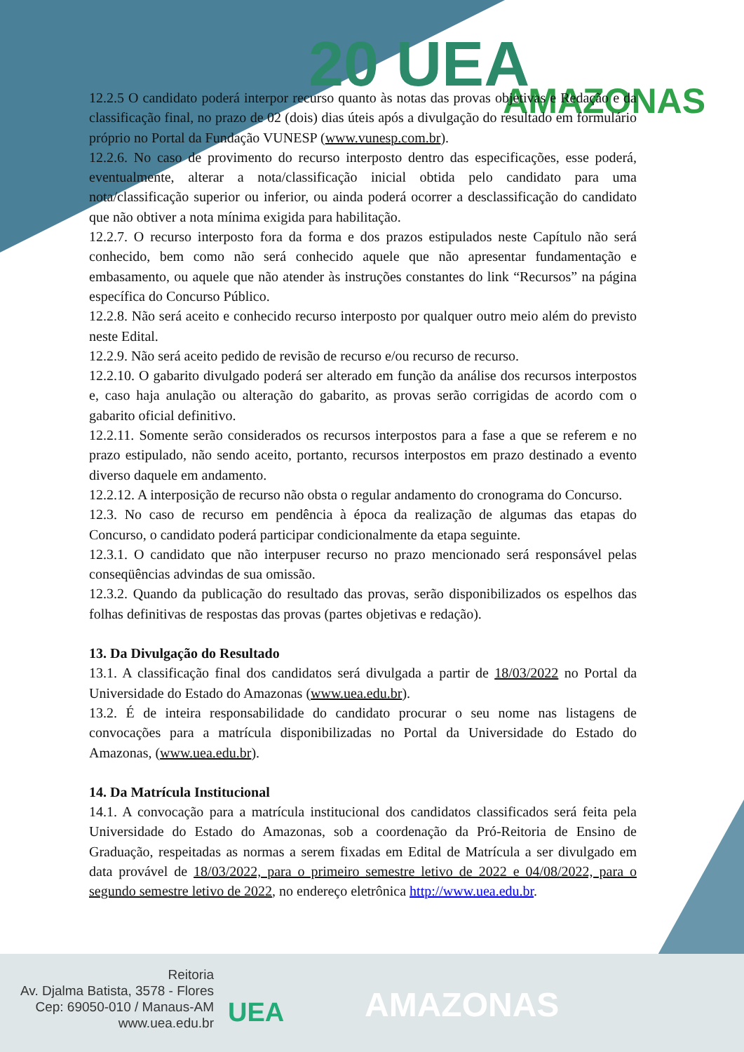20 UEA AMAZONAS
12.2.5 O candidato poderá interpor recurso quanto às notas das provas objetivas e Redação e da classificação final, no prazo de 02 (dois) dias úteis após a divulgação do resultado em formulário próprio no Portal da Fundação VUNESP (www.vunesp.com.br).
12.2.6. No caso de provimento do recurso interposto dentro das especificações, esse poderá, eventualmente, alterar a nota/classificação inicial obtida pelo candidato para uma nota/classificação superior ou inferior, ou ainda poderá ocorrer a desclassificação do candidato que não obtiver a nota mínima exigida para habilitação.
12.2.7. O recurso interposto fora da forma e dos prazos estipulados neste Capítulo não será conhecido, bem como não será conhecido aquele que não apresentar fundamentação e embasamento, ou aquele que não atender às instruções constantes do link “Recursos” na página específica do Concurso Público.
12.2.8. Não será aceito e conhecido recurso interposto por qualquer outro meio além do previsto neste Edital.
12.2.9. Não será aceito pedido de revisão de recurso e/ou recurso de recurso.
12.2.10. O gabarito divulgado poderá ser alterado em função da análise dos recursos interpostos e, caso haja anulação ou alteração do gabarito, as provas serão corrigidas de acordo com o gabarito oficial definitivo.
12.2.11. Somente serão considerados os recursos interpostos para a fase a que se referem e no prazo estipulado, não sendo aceito, portanto, recursos interpostos em prazo destinado a evento diverso daquele em andamento.
12.2.12. A interposição de recurso não obsta o regular andamento do cronograma do Concurso.
12.3. No caso de recurso em pendência à época da realização de algumas das etapas do Concurso, o candidato poderá participar condicionalmente da etapa seguinte.
12.3.1. O candidato que não interpuser recurso no prazo mencionado será responsável pelas conseqüências advindas de sua omissão.
12.3.2. Quando da publicação do resultado das provas, serão disponibilizados os espelhos das folhas definitivas de respostas das provas (partes objetivas e redação).
13. Da Divulgação do Resultado
13.1. A classificação final dos candidatos será divulgada a partir de 18/03/2022 no Portal da Universidade do Estado do Amazonas (www.uea.edu.br).
13.2. É de inteira responsabilidade do candidato procurar o seu nome nas listagens de convocações para a matrícula disponibilizadas no Portal da Universidade do Estado do Amazonas, (www.uea.edu.br).
14. Da Matrícula Institucional
14.1. A convocação para a matrícula institucional dos candidatos classificados será feita pela Universidade do Estado do Amazonas, sob a coordenação da Pró-Reitoria de Ensino de Graduação, respeitadas as normas a serem fixadas em Edital de Matrícula a ser divulgado em data provável de 18/03/2022, para o primeiro semestre letivo de 2022 e 04/08/2022, para o segundo semestre letivo de 2022, no endereço eletrônica http://www.uea.edu.br.
Reitoria
Av. Djalma Batista, 3578 - Flores
Cep: 69050-010 / Manaus-AM
www.uea.edu.br
UEA AMAZONAS